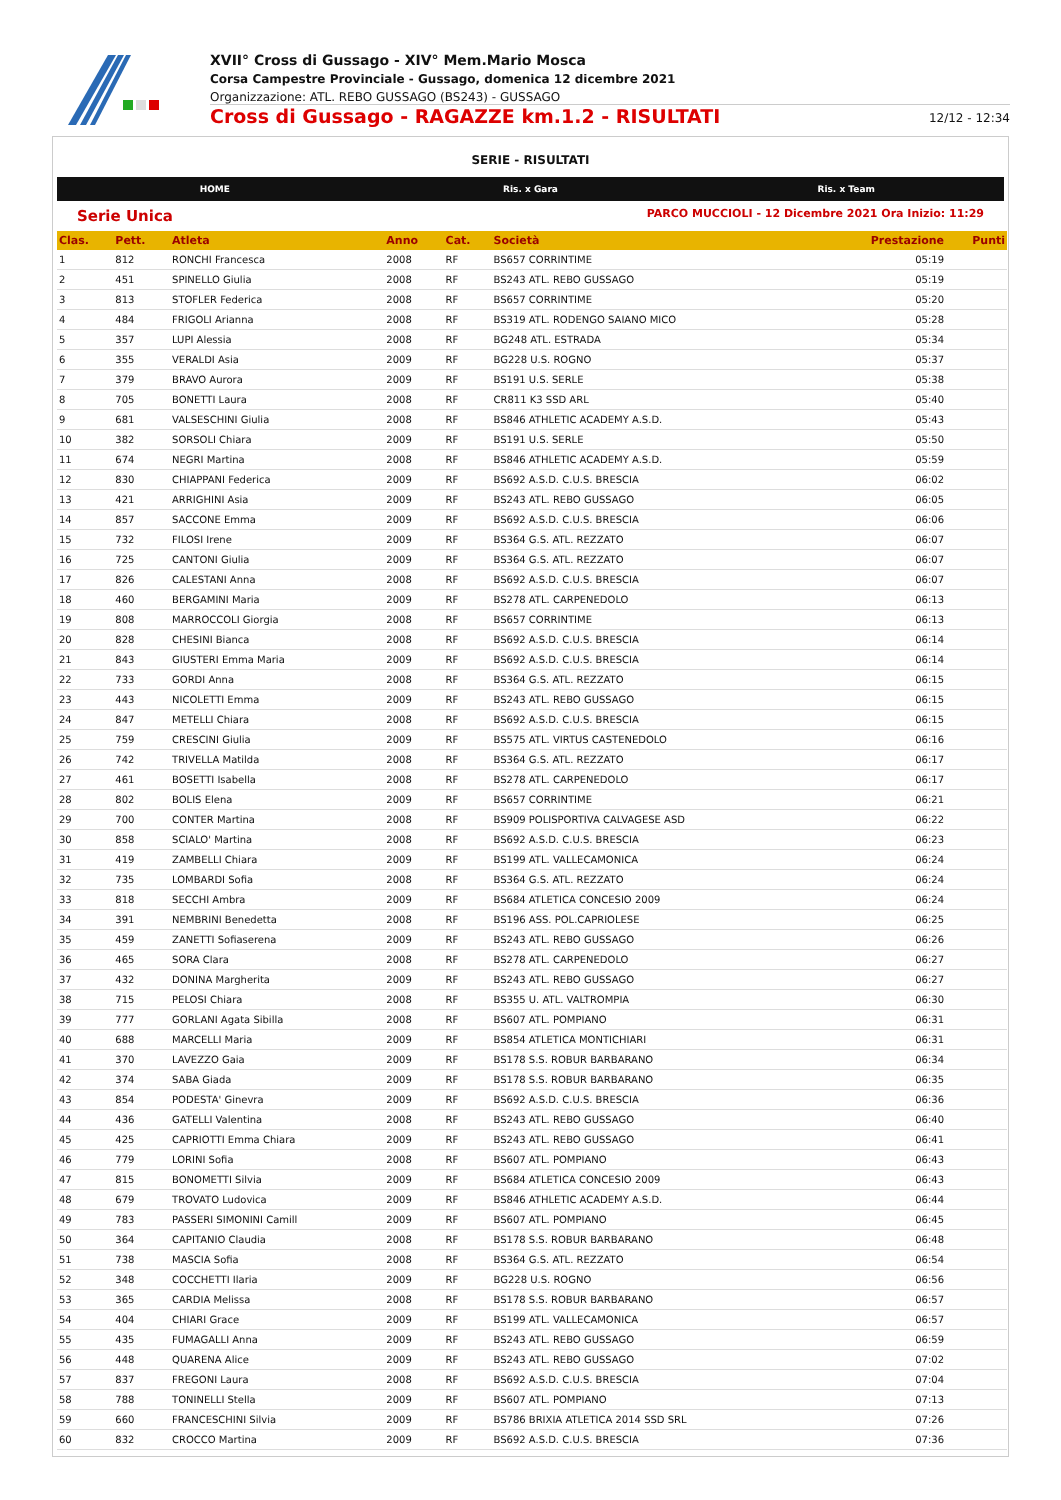XVII° Cross di Gussago - XIV° Mem.Mario Mosca
Corsa Campestre Provinciale - Gussago, domenica 12 dicembre 2021
Organizzazione: ATL. REBO GUSSAGO (BS243) - GUSSAGO
Cross di Gussago - RAGAZZE km.1.2 - RISULTATI 12/12 - 12:34
SERIE - RISULTATI
HOME Ris. x Gara Ris. x Team
Serie Unica PARCO MUCCIOLI - 12 Dicembre 2021 Ora Inizio: 11:29
| Clas. | Pett. | Atleta | Anno | Cat. | Società | Prestazione | Punti |
| --- | --- | --- | --- | --- | --- | --- | --- |
| 1 | 812 | RONCHI Francesca | 2008 | RF | BS657 CORRINTIME | 05:19 | |
| 2 | 451 | SPINELLO Giulia | 2008 | RF | BS243 ATL. REBO GUSSAGO | 05:19 | |
| 3 | 813 | STOFLER Federica | 2008 | RF | BS657 CORRINTIME | 05:20 | |
| 4 | 484 | FRIGOLI Arianna | 2008 | RF | BS319 ATL. RODENGO SAIANO MICO | 05:28 | |
| 5 | 357 | LUPI Alessia | 2008 | RF | BG248 ATL. ESTRADA | 05:34 | |
| 6 | 355 | VERALDI Asia | 2009 | RF | BG228 U.S. ROGNO | 05:37 | |
| 7 | 379 | BRAVO Aurora | 2009 | RF | BS191 U.S. SERLE | 05:38 | |
| 8 | 705 | BONETTI Laura | 2008 | RF | CR811 K3 SSD ARL | 05:40 | |
| 9 | 681 | VALSESCHINI Giulia | 2008 | RF | BS846 ATHLETIC ACADEMY A.S.D. | 05:43 | |
| 10 | 382 | SORSOLI Chiara | 2009 | RF | BS191 U.S. SERLE | 05:50 | |
| 11 | 674 | NEGRI Martina | 2008 | RF | BS846 ATHLETIC ACADEMY A.S.D. | 05:59 | |
| 12 | 830 | CHIAPPANI Federica | 2009 | RF | BS692 A.S.D. C.U.S. BRESCIA | 06:02 | |
| 13 | 421 | ARRIGHINI Asia | 2009 | RF | BS243 ATL. REBO GUSSAGO | 06:05 | |
| 14 | 857 | SACCONE Emma | 2009 | RF | BS692 A.S.D. C.U.S. BRESCIA | 06:06 | |
| 15 | 732 | FILOSI Irene | 2009 | RF | BS364 G.S. ATL. REZZATO | 06:07 | |
| 16 | 725 | CANTONI Giulia | 2009 | RF | BS364 G.S. ATL. REZZATO | 06:07 | |
| 17 | 826 | CALESTANI Anna | 2008 | RF | BS692 A.S.D. C.U.S. BRESCIA | 06:07 | |
| 18 | 460 | BERGAMINI Maria | 2009 | RF | BS278 ATL. CARPENEDOLO | 06:13 | |
| 19 | 808 | MARROCCOLI Giorgia | 2008 | RF | BS657 CORRINTIME | 06:13 | |
| 20 | 828 | CHESINI Bianca | 2008 | RF | BS692 A.S.D. C.U.S. BRESCIA | 06:14 | |
| 21 | 843 | GIUSTERI Emma Maria | 2009 | RF | BS692 A.S.D. C.U.S. BRESCIA | 06:14 | |
| 22 | 733 | GORDI Anna | 2008 | RF | BS364 G.S. ATL. REZZATO | 06:15 | |
| 23 | 443 | NICOLETTI Emma | 2009 | RF | BS243 ATL. REBO GUSSAGO | 06:15 | |
| 24 | 847 | METELLI Chiara | 2008 | RF | BS692 A.S.D. C.U.S. BRESCIA | 06:15 | |
| 25 | 759 | CRESCINI Giulia | 2009 | RF | BS575 ATL. VIRTUS CASTENEDOLO | 06:16 | |
| 26 | 742 | TRIVELLA Matilda | 2008 | RF | BS364 G.S. ATL. REZZATO | 06:17 | |
| 27 | 461 | BOSETTI Isabella | 2008 | RF | BS278 ATL. CARPENEDOLO | 06:17 | |
| 28 | 802 | BOLIS Elena | 2009 | RF | BS657 CORRINTIME | 06:21 | |
| 29 | 700 | CONTER Martina | 2008 | RF | BS909 POLISPORTIVA CALVAGESE ASD | 06:22 | |
| 30 | 858 | SCIALO' Martina | 2008 | RF | BS692 A.S.D. C.U.S. BRESCIA | 06:23 | |
| 31 | 419 | ZAMBELLI Chiara | 2009 | RF | BS199 ATL. VALLECAMONICA | 06:24 | |
| 32 | 735 | LOMBARDI Sofia | 2008 | RF | BS364 G.S. ATL. REZZATO | 06:24 | |
| 33 | 818 | SECCHI Ambra | 2009 | RF | BS684 ATLETICA CONCESIO 2009 | 06:24 | |
| 34 | 391 | NEMBRINI Benedetta | 2008 | RF | BS196 ASS. POL.CAPRIOLESE | 06:25 | |
| 35 | 459 | ZANETTI Sofiaserena | 2009 | RF | BS243 ATL. REBO GUSSAGO | 06:26 | |
| 36 | 465 | SORA Clara | 2008 | RF | BS278 ATL. CARPENEDOLO | 06:27 | |
| 37 | 432 | DONINA Margherita | 2009 | RF | BS243 ATL. REBO GUSSAGO | 06:27 | |
| 38 | 715 | PELOSI Chiara | 2008 | RF | BS355 U. ATL. VALTROMPIA | 06:30 | |
| 39 | 777 | GORLANI Agata Sibilla | 2008 | RF | BS607 ATL. POMPIANO | 06:31 | |
| 40 | 688 | MARCELLI Maria | 2009 | RF | BS854 ATLETICA MONTICHIARI | 06:31 | |
| 41 | 370 | LAVEZZO Gaia | 2009 | RF | BS178 S.S. ROBUR BARBARANO | 06:34 | |
| 42 | 374 | SABA Giada | 2009 | RF | BS178 S.S. ROBUR BARBARANO | 06:35 | |
| 43 | 854 | PODESTA' Ginevra | 2009 | RF | BS692 A.S.D. C.U.S. BRESCIA | 06:36 | |
| 44 | 436 | GATELLI Valentina | 2008 | RF | BS243 ATL. REBO GUSSAGO | 06:40 | |
| 45 | 425 | CAPRIOTTI Emma Chiara | 2009 | RF | BS243 ATL. REBO GUSSAGO | 06:41 | |
| 46 | 779 | LORINI Sofia | 2008 | RF | BS607 ATL. POMPIANO | 06:43 | |
| 47 | 815 | BONOMETTI Silvia | 2009 | RF | BS684 ATLETICA CONCESIO 2009 | 06:43 | |
| 48 | 679 | TROVATO Ludovica | 2009 | RF | BS846 ATHLETIC ACADEMY A.S.D. | 06:44 | |
| 49 | 783 | PASSERI SIMONINI Camill | 2009 | RF | BS607 ATL. POMPIANO | 06:45 | |
| 50 | 364 | CAPITANIO Claudia | 2008 | RF | BS178 S.S. ROBUR BARBARANO | 06:48 | |
| 51 | 738 | MASCIA Sofia | 2008 | RF | BS364 G.S. ATL. REZZATO | 06:54 | |
| 52 | 348 | COCCHETTI Ilaria | 2009 | RF | BG228 U.S. ROGNO | 06:56 | |
| 53 | 365 | CARDIA Melissa | 2008 | RF | BS178 S.S. ROBUR BARBARANO | 06:57 | |
| 54 | 404 | CHIARI Grace | 2009 | RF | BS199 ATL. VALLECAMONICA | 06:57 | |
| 55 | 435 | FUMAGALLI Anna | 2009 | RF | BS243 ATL. REBO GUSSAGO | 06:59 | |
| 56 | 448 | QUARENA Alice | 2009 | RF | BS243 ATL. REBO GUSSAGO | 07:02 | |
| 57 | 837 | FREGONI Laura | 2008 | RF | BS692 A.S.D. C.U.S. BRESCIA | 07:04 | |
| 58 | 788 | TONINELLI Stella | 2009 | RF | BS607 ATL. POMPIANO | 07:13 | |
| 59 | 660 | FRANCESCHINI Silvia | 2009 | RF | BS786 BRIXIA ATLETICA 2014 SSD SRL | 07:26 | |
| 60 | 832 | CROCCO Martina | 2009 | RF | BS692 A.S.D. C.U.S. BRESCIA | 07:36 | |